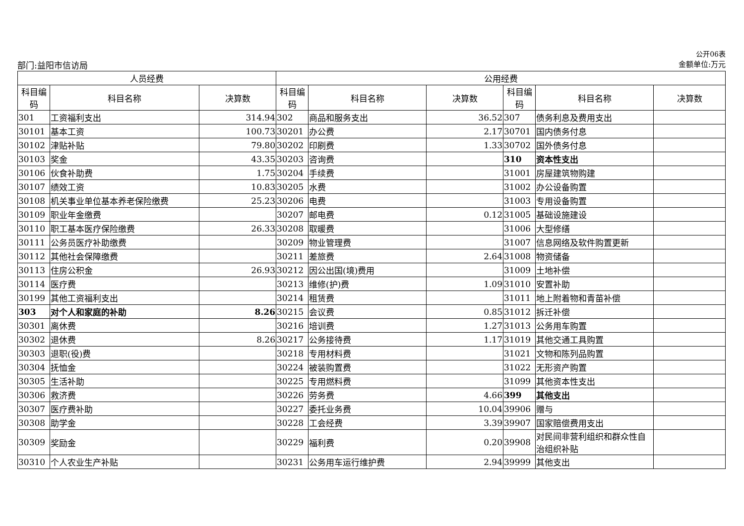公开06表
部门:益阳市信访局 金额单位:万元
| 人员经费 | | | 公用经费 | | | | | |
| --- | --- | --- | --- | --- | --- | --- | --- | --- |
| 科目编码 | 科目名称 | 决算数 | 科目编码 | 科目名称 | 决算数 | 科目编码 | 科目名称 | 决算数 |
| 301 | 工资福利支出 | 314.94 | 302 | 商品和服务支出 | 36.52 | 307 | 债务利息及费用支出 | |
| 30101 | 基本工资 | 100.73 | 30201 | 办公费 | 2.17 | 30701 | 国内债务付息 | |
| 30102 | 津贴补贴 | 79.80 | 30202 | 印刷费 | 1.33 | 30702 | 国外债务付息 | |
| 30103 | 奖金 | 43.35 | 30203 | 咨询费 | | 310 | 资本性支出 | |
| 30106 | 伙食补助费 | 1.75 | 30204 | 手续费 | | 31001 | 房屋建筑物购建 | |
| 30107 | 绩效工资 | 10.83 | 30205 | 水费 | | 31002 | 办公设备购置 | |
| 30108 | 机关事业单位基本养老保险缴费 | 25.23 | 30206 | 电费 | | 31003 | 专用设备购置 | |
| 30109 | 职业年金缴费 | | 30207 | 邮电费 | 0.12 | 31005 | 基础设施建设 | |
| 30110 | 职工基本医疗保险缴费 | 26.33 | 30208 | 取暖费 | | 31006 | 大型修缮 | |
| 30111 | 公务员医疗补助缴费 | | 30209 | 物业管理费 | | 31007 | 信息网络及软件购置更新 | |
| 30112 | 其他社会保障缴费 | | 30211 | 差旅费 | 2.64 | 31008 | 物资储备 | |
| 30113 | 住房公积金 | 26.93 | 30212 | 因公出国(境)费用 | | 31009 | 土地补偿 | |
| 30114 | 医疗费 | | 30213 | 维修(护)费 | 1.09 | 31010 | 安置补助 | |
| 30199 | 其他工资福利支出 | | 30214 | 租赁费 | | 31011 | 地上附着物和青苗补偿 | |
| 303 | 对个人和家庭的补助 | 8.26 | 30215 | 会议费 | 0.85 | 31012 | 拆迁补偿 | |
| 30301 | 离休费 | | 30216 | 培训费 | 1.27 | 31013 | 公务用车购置 | |
| 30302 | 退休费 | 8.26 | 30217 | 公务接待费 | 1.17 | 31019 | 其他交通工具购置 | |
| 30303 | 退职(役)费 | | 30218 | 专用材料费 | | 31021 | 文物和陈列品购置 | |
| 30304 | 抚恤金 | | 30224 | 被装购置费 | | 31022 | 无形资产购置 | |
| 30305 | 生活补助 | | 30225 | 专用燃料费 | | 31099 | 其他资本性支出 | |
| 30306 | 救济费 | | 30226 | 劳务费 | 4.66 | 399 | 其他支出 | |
| 30307 | 医疗费补助 | | 30227 | 委托业务费 | 10.04 | 39906 | 赠与 | |
| 30308 | 助学金 | | 30228 | 工会经费 | 3.39 | 39907 | 国家赔偿费用支出 | |
| 30309 | 奖励金 | | 30229 | 福利费 | 0.20 | 39908 | 对民间非营利组织和群众性自治组织补贴 | |
| 30310 | 个人农业生产补贴 | | 30231 | 公务用车运行维护费 | 2.94 | 39999 | 其他支出 | |